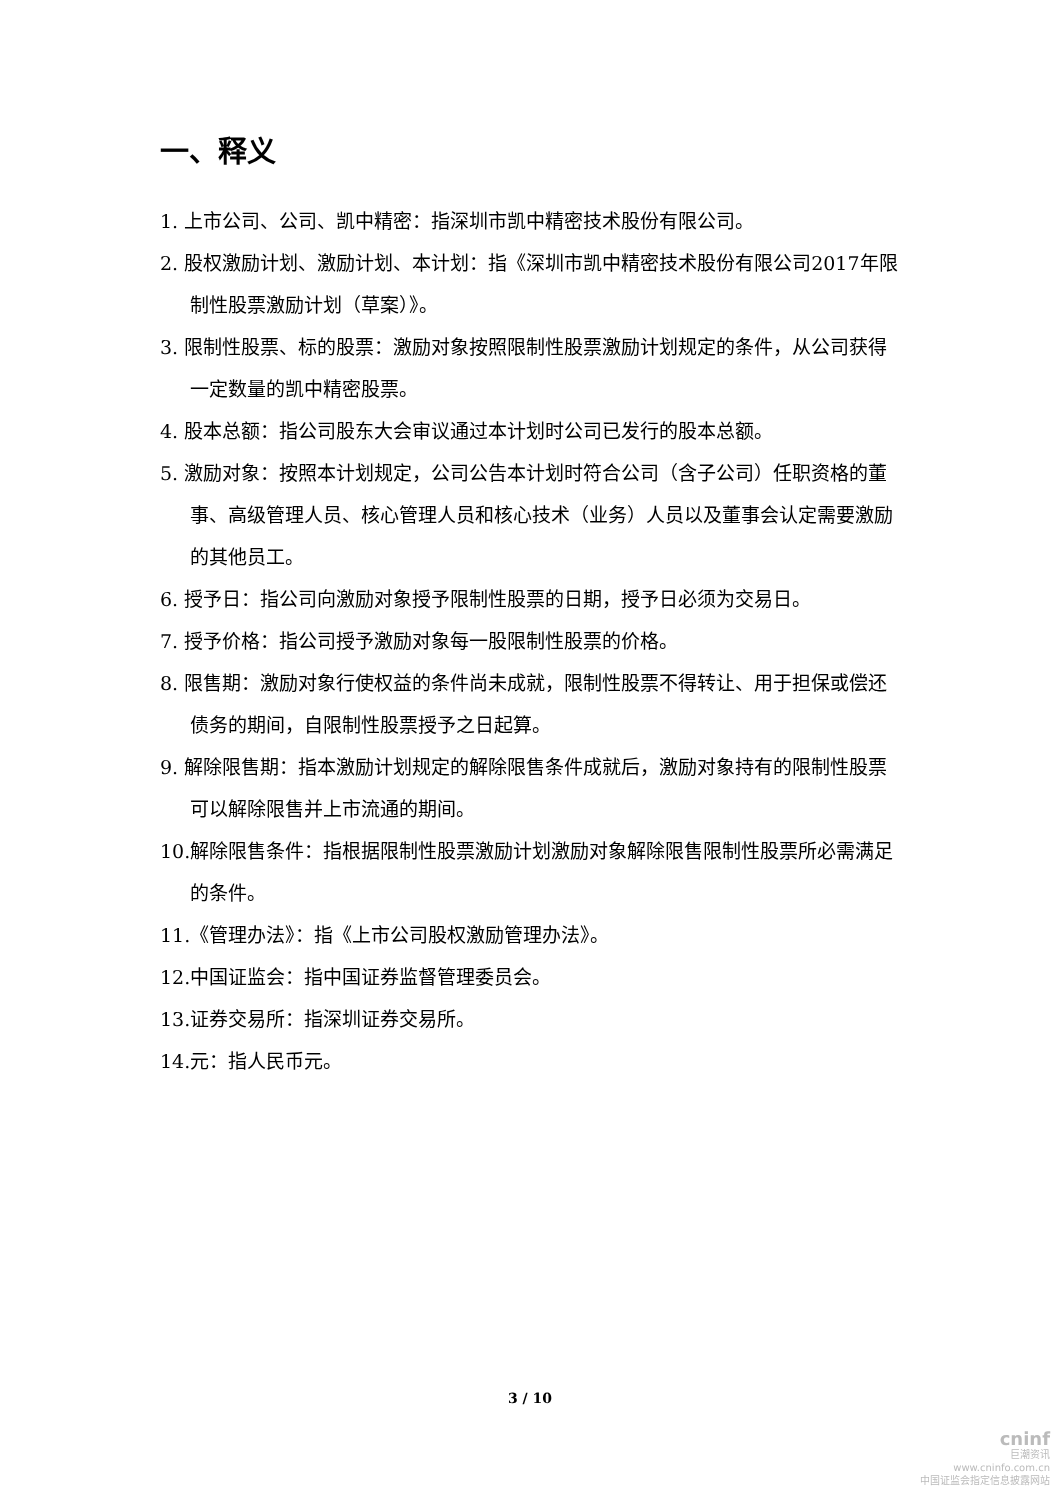一、释义
1. 上市公司、公司、凯中精密：指深圳市凯中精密技术股份有限公司。
2. 股权激励计划、激励计划、本计划：指《深圳市凯中精密技术股份有限公司2017年限制性股票激励计划（草案）》。
3. 限制性股票、标的股票：激励对象按照限制性股票激励计划规定的条件，从公司获得一定数量的凯中精密股票。
4. 股本总额：指公司股东大会审议通过本计划时公司已发行的股本总额。
5. 激励对象：按照本计划规定，公司公告本计划时符合公司（含子公司）任职资格的董事、高级管理人员、核心管理人员和核心技术（业务）人员以及董事会认定需要激励的其他员工。
6. 授予日：指公司向激励对象授予限制性股票的日期，授予日必须为交易日。
7. 授予价格：指公司授予激励对象每一股限制性股票的价格。
8. 限售期：激励对象行使权益的条件尚未成就，限制性股票不得转让、用于担保或偿还债务的期间，自限制性股票授予之日起算。
9. 解除限售期：指本激励计划规定的解除限售条件成就后，激励对象持有的限制性股票可以解除限售并上市流通的期间。
10.解除限售条件：指根据限制性股票激励计划激励对象解除限售限制性股票所必需满足的条件。
11.《管理办法》：指《上市公司股权激励管理办法》。
12.中国证监会：指中国证券监督管理委员会。
13.证券交易所：指深圳证券交易所。
14.元：指人民币元。
3 / 10
cninf
巨潮资讯
www.cninfo.com.cn
中国证监会指定信息披露网站